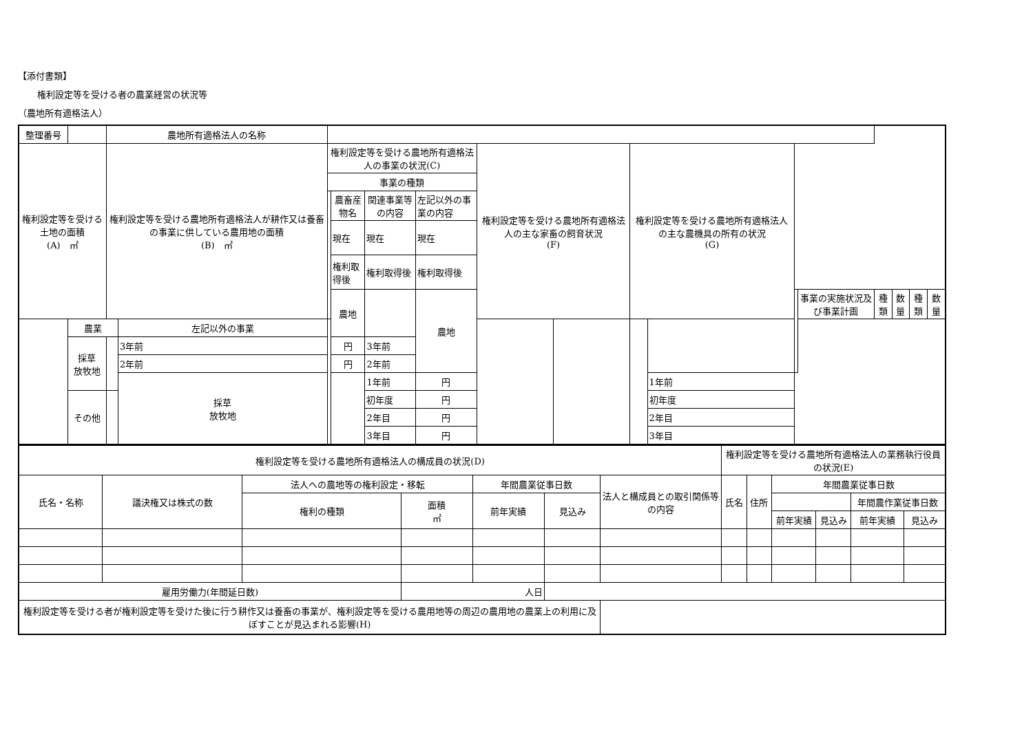【添付書類】
権利設定等を受ける者の農業経営の状況等
（農地所有適格法人）
| 整理番号 | | 農地所有適格法人の名称 | | | | | | | | | | | | | | | |
| 権利設定等を受ける土地の面積 (A) ㎡ | | 権利設定等を受ける農地所有適格法人が耕作又は養畜の事業に供している農用地の面積 (B) ㎡ | | 権利設定等を受ける農地所有適格法人の事業の状況(C) | | | | 権利設定等を受ける農地所有適格法人の主な家畜の飼育状況 (F) | | 権利設定等を受ける農地所有適格法人の主な農機具の所有の状況 (G) | | | | | | | |
| | | | | 事業の種類 | | | | | | | | | | | | | |
| | | | | | 農畜産物名 | 関連事業等の内容 | 左記以外の事業の内容 | | | | | | | | | | |
| | | | | | 現在 | 現在 | 現在 | | | | | | | | | | |
| | | | | | 権利取得後 | 権利取得後 | 権利取得後 | | | | | | | | | | |
| | | | | | 農地 | | 農地 | | | | | | 事業の実施状況及び事業計画 | 種類 | 数量 | 種類 | 数量 |
| | 農業 | | 左記以外の事業 | | | | | | | | | | | | | | |
| | 採草 放牧地 | | 3年前 | | 円 | 3年前 | | | | | | | | | | | |
| | | | 2年前 | | 円 | 2年前 | | | | | | | | | | | |
| | | | 採草 放牧地 | | | 1年前 | 円 | | | | 1年前 | | | | | | |
| | その他 | | | | | 初年度 | 円 | | | | 初年度 | | | | | | |
| | | | | | | 2年目 | 円 | | | | 2年目 | | | | | | |
| | | | | | | 3年目 | 円 | | | | 3年目 | | | | | | |
| 権利設定等を受ける農地所有適格法人の構成員の状況(D) | | | | | | | 権利設定等を受ける農地所有適格法人の業務執行役員の状況(E) | | | | | |
| --- | --- | --- | --- | --- | --- | --- | --- | --- | --- | --- | --- | --- |
| 氏名・名称 | 議決権又は株式の数 | 法人への農地等の権利設定・移転 | | 年間農業従事日数 | | 法人と構成員との取引関係等の内容 | 氏名 | 住所 | 年間農業従事日数 | | | |
| | | 権利の種類 | 面積 ㎡ | 前年実績 | 見込み | | | | | | 年間農作業従事日数 | |
| | | | | | | | | | 前年実績 | 見込み | 前年実績 | 見込み |
| 雇用労働力(年間延日数) | | | 人日 | | | | | | | | | |
| 権利設定等を受ける者が権利設定等を受けた後に行う耕作又は養畜の事業が、権利設定等を受ける農用地等の周辺の農用地の農業上の利用に及ぼすことが見込まれる影響(H) | | | | | | | | | | | | |